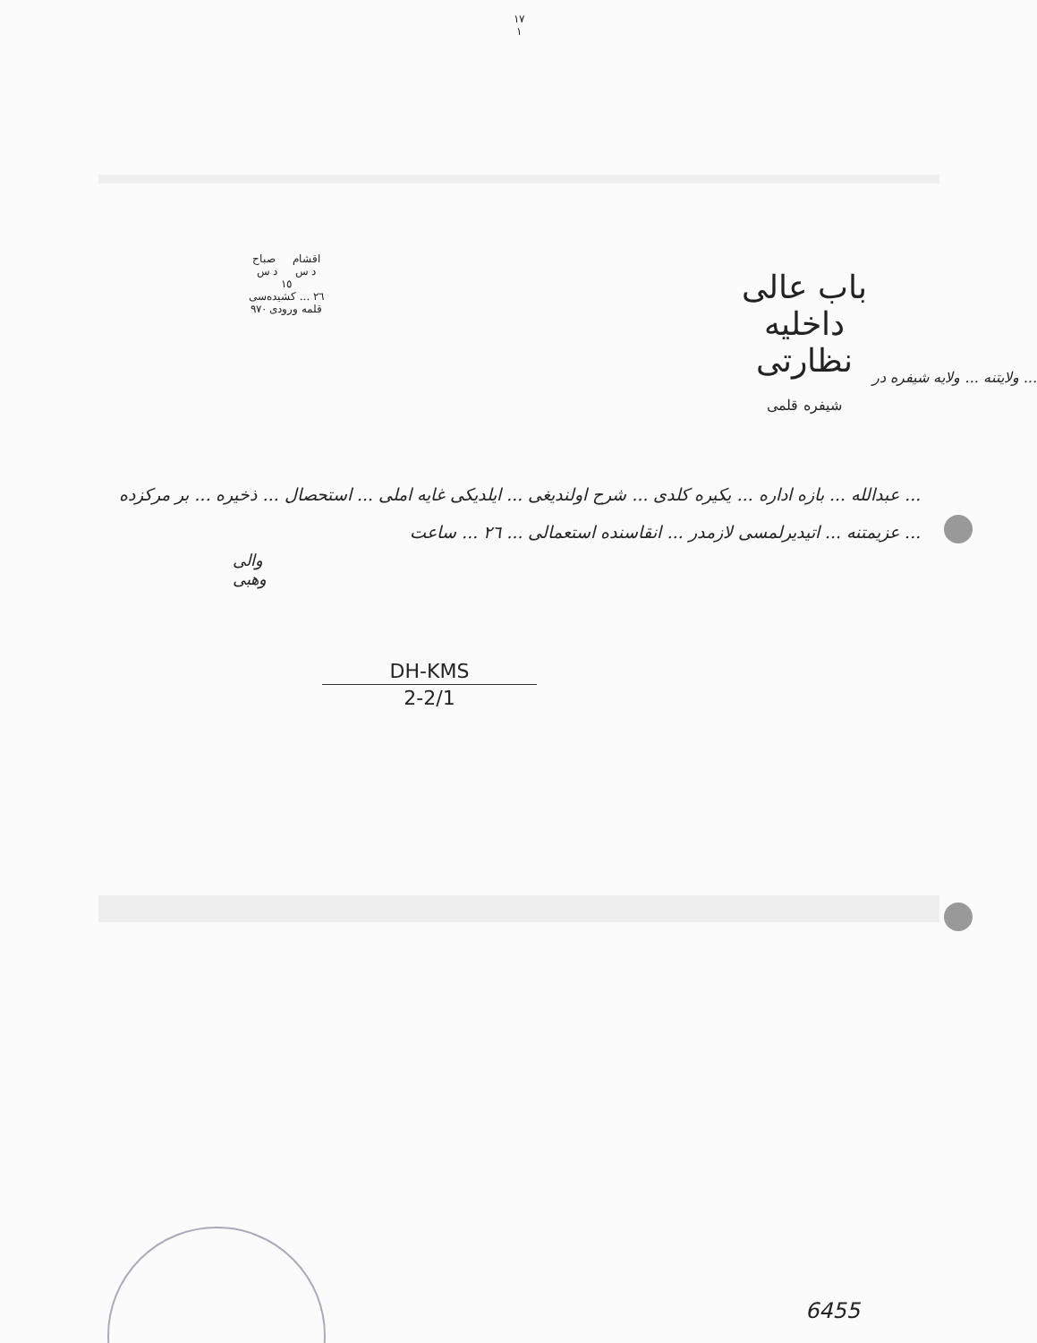١٧
١
باب عالی
داخلیه نظارتی
شیفره قلمی
اقشام صباح
د س د س
١٥
٢٦ ... کشیده‌سی
قلمه ورودی ٩٧٠
... ولایتنه ... ولایه شیفره در
... عبدالله ... بازه اداره ... یکیره کلدی ... شرح اولندیغی ... ایلدیکی غایه املی ... استحصال ... ذخیره ... بر مرکزده ... عزیمتنه ... اتیدیرلمسی لازمدر ... انقاسنده استعمالی ... ٢٦ ... ساعت
والی
وهبی
DH-KMS
2-2/1
6455